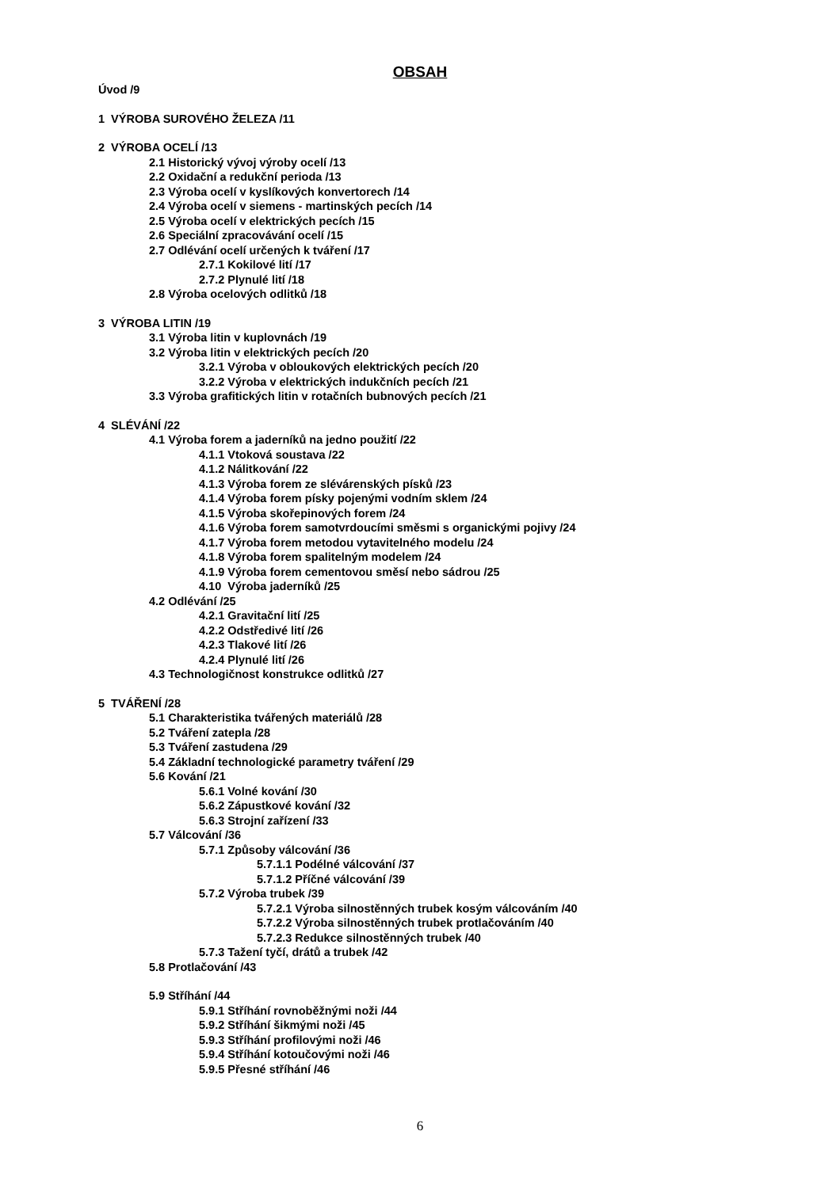OBSAH
Úvod /9
1 VÝROBA SUROVÉHO ŽELEZA /11
2 VÝROBA OCELÍ /13
2.1 Historický vývoj výroby ocelí /13
2.2 Oxidační a redukční perioda /13
2.3 Výroba ocelí v kyslíkových konvertorech /14
2.4 Výroba ocelí v siemens - martinských pecích /14
2.5 Výroba ocelí v elektrických pecích /15
2.6 Speciální zpracovávání ocelí /15
2.7 Odlévání ocelí určených k tváření /17
2.7.1 Kokilové lití /17
2.7.2 Plynulé lití /18
2.8 Výroba ocelových odlitků /18
3 VÝROBA LITIN /19
3.1 Výroba litin v kuplovnách /19
3.2 Výroba litin v elektrických pecích /20
3.2.1 Výroba v obloukových elektrických pecích /20
3.2.2 Výroba v elektrických indukčních pecích /21
3.3 Výroba grafitických litin v rotačních bubnových pecích /21
4 SLÉVÁNÍ /22
4.1 Výroba forem a jaderníků na jedno použití /22
4.1.1 Vtoková soustava /22
4.1.2 Nálitkování /22
4.1.3 Výroba forem ze slévárenských písků /23
4.1.4 Výroba forem písky pojenými vodním sklem /24
4.1.5 Výroba skořepinových forem /24
4.1.6 Výroba forem samotvrdoucími směsmi s organickými pojivy /24
4.1.7 Výroba forem metodou vytavitelného modelu /24
4.1.8 Výroba forem spalitelným modelem /24
4.1.9 Výroba forem cementovou směsí nebo sádrou /25
4.10 Výroba jaderníků /25
4.2 Odlévání /25
4.2.1 Gravitační lití /25
4.2.2 Odstředivé lití /26
4.2.3 Tlakové lití /26
4.2.4 Plynulé lití /26
4.3 Technologičnost konstrukce odlitků /27
5 TVÁŘENÍ /28
5.1 Charakteristika tvářených materiálů /28
5.2 Tváření zatepla /28
5.3 Tváření zastudena /29
5.4 Základní technologické parametry tváření /29
5.6 Kování /21
5.6.1 Volné kování /30
5.6.2 Zápustkové kování /32
5.6.3 Strojní zařízení /33
5.7 Válcování /36
5.7.1 Způsoby válcování /36
5.7.1.1 Podélné válcování /37
5.7.1.2 Příčné válcování /39
5.7.2 Výroba trubek /39
5.7.2.1 Výroba silnostěnných trubek kosým válcováním /40
5.7.2.2 Výroba silnostěnných trubek protlačováním /40
5.7.2.3 Redukce silnostěnných trubek /40
5.7.3 Tažení tyčí, drátů a trubek /42
5.8 Protlačování /43
5.9 Stříhání /44
5.9.1 Stříhání rovnoběžnými noži /44
5.9.2 Stříhání šikmými noži /45
5.9.3 Stříhání profilovými noži /46
5.9.4 Stříhání kotoučovými noži /46
5.9.5 Přesné stříhání /46
6